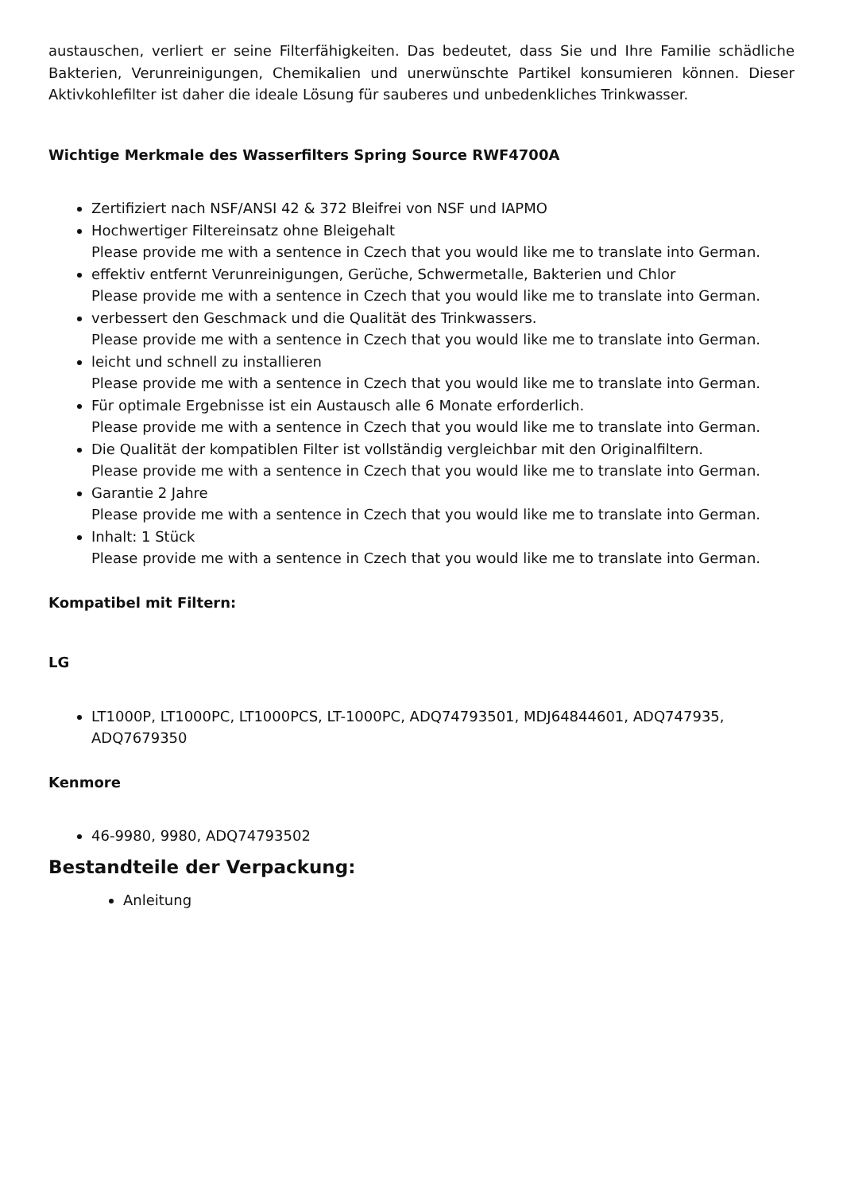austauschen, verliert er seine Filterfähigkeiten. Das bedeutet, dass Sie und Ihre Familie schädliche Bakterien, Verunreinigungen, Chemikalien und unerwünschte Partikel konsumieren können. Dieser Aktivkohlefilter ist daher die ideale Lösung für sauberes und unbedenkliches Trinkwasser.
Wichtige Merkmale des Wasserfilters Spring Source RWF4700A
Zertifiziert nach NSF/ANSI 42 & 372 Bleifrei von NSF und IAPMO
Hochwertiger Filtereinsatz ohne Bleigehalt
Please provide me with a sentence in Czech that you would like me to translate into German.
effektiv entfernt Verunreinigungen, Gerüche, Schwermetalle, Bakterien und Chlor
Please provide me with a sentence in Czech that you would like me to translate into German.
verbessert den Geschmack und die Qualität des Trinkwassers.
Please provide me with a sentence in Czech that you would like me to translate into German.
leicht und schnell zu installieren
Please provide me with a sentence in Czech that you would like me to translate into German.
Für optimale Ergebnisse ist ein Austausch alle 6 Monate erforderlich.
Please provide me with a sentence in Czech that you would like me to translate into German.
Die Qualität der kompatiblen Filter ist vollständig vergleichbar mit den Originalfiltern.
Please provide me with a sentence in Czech that you would like me to translate into German.
Garantie 2 Jahre
Please provide me with a sentence in Czech that you would like me to translate into German.
Inhalt: 1 Stück
Please provide me with a sentence in Czech that you would like me to translate into German.
Kompatibel mit Filtern:
LG
LT1000P, LT1000PC, LT1000PCS, LT-1000PC, ADQ74793501, MDJ64844601, ADQ747935, ADQ7679350
Kenmore
46-9980, 9980, ADQ74793502
Bestandteile der Verpackung:
Anleitung